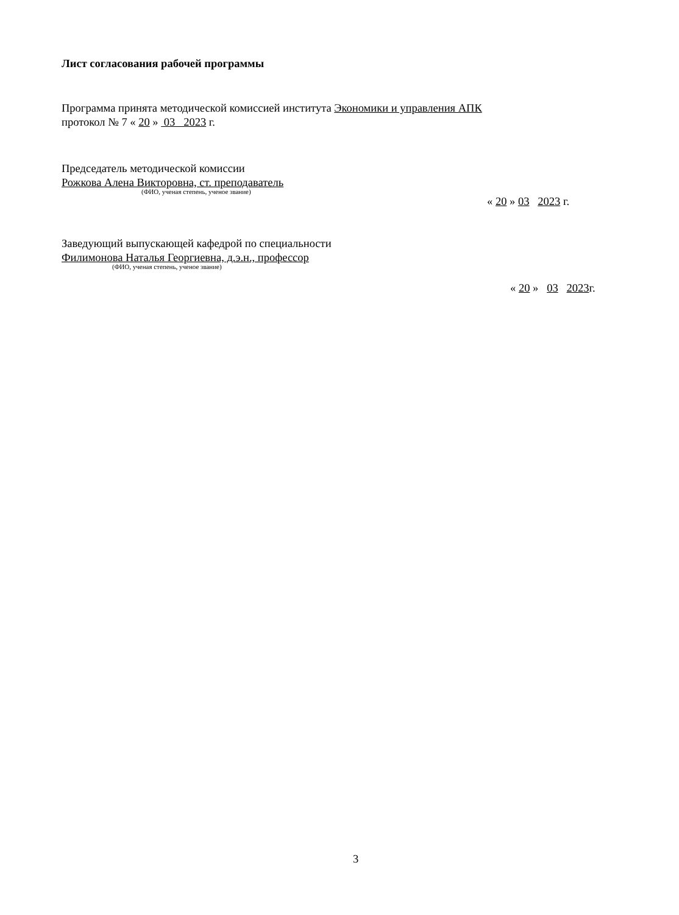Лист согласования рабочей программы
Программа принята методической комиссией института Экономики и управления АПК
протокол № 7 « 20 » 03 2023 г.
Председатель методической комиссии
Рожкова Алена Викторовна, ст. преподаватель
(ФИО, ученая степень, ученое звание)
« 20 » 03 2023 г.
Заведующий выпускающей кафедрой по специальности
Филимонова Наталья Георгиевна, д.э.н., профессор
(ФИО, ученая степень, ученое звание)
« 20 » 03 2023г.
3